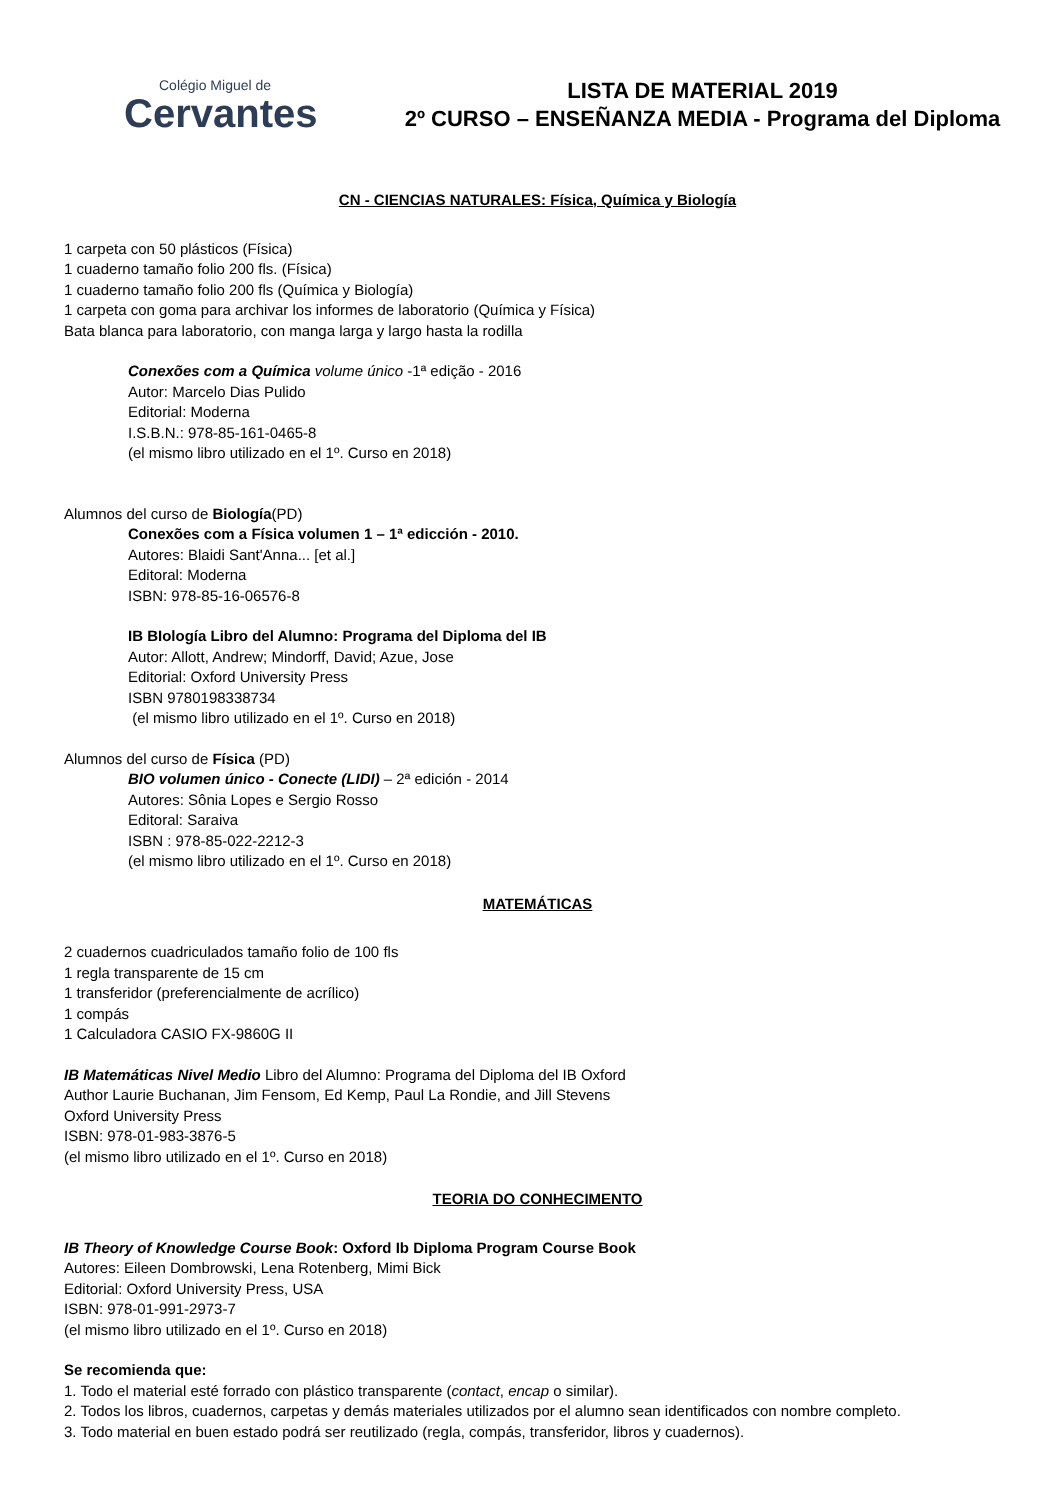Colégio Miguel de
Cervantes
LISTA DE MATERIAL 2019
2º CURSO – ENSEÑANZA MEDIA - Programa del Diploma
CN - CIENCIAS NATURALES: Física, Química y Biología
1 carpeta con 50 plásticos (Física)
1 cuaderno tamaño folio 200 fls. (Física)
1 cuaderno tamaño folio 200 fls (Química y Biología)
1 carpeta con goma para archivar los informes de laboratorio (Química y Física)
Bata blanca para laboratorio, con manga larga y largo hasta la rodilla
Conexões com a Química volume único -1ª edição - 2016
Autor: Marcelo Dias Pulido
Editorial: Moderna
I.S.B.N.: 978-85-161-0465-8
(el mismo libro utilizado en el 1º. Curso en 2018)
Alumnos del curso de Biología(PD)
Conexões com a Física volumen 1 – 1ª edicción - 2010.
Autores: Blaidi Sant'Anna... [et al.]
Editoral: Moderna
ISBN: 978-85-16-06576-8
IB BIología Libro del Alumno: Programa del Diploma del IB
Autor: Allott, Andrew; Mindorff, David; Azue, Jose
Editorial: Oxford University Press
ISBN 9780198338734
(el mismo libro utilizado en el 1º. Curso en 2018)
Alumnos del curso de Física (PD)
BIO volumen único - Conecte (LIDI) – 2ª edición - 2014
Autores: Sônia Lopes e Sergio Rosso
Editoral: Saraiva
ISBN : 978-85-022-2212-3
(el mismo libro utilizado en el 1º. Curso en 2018)
MATEMÁTICAS
2 cuadernos cuadriculados tamaño folio de 100 fls
1 regla transparente de 15 cm
1 transferidor (preferencialmente de acrílico)
1 compás
1 Calculadora CASIO FX-9860G II
IB Matemáticas Nivel Medio Libro del Alumno: Programa del Diploma del IB Oxford
Author Laurie Buchanan, Jim Fensom, Ed Kemp, Paul La Rondie, and Jill Stevens
Oxford University Press
ISBN: 978-01-983-3876-5
(el mismo libro utilizado en el 1º. Curso en 2018)
TEORIA DO CONHECIMENTO
IB Theory of Knowledge Course Book: Oxford Ib Diploma Program Course Book
Autores: Eileen Dombrowski, Lena Rotenberg, Mimi Bick
Editorial: Oxford University Press, USA
ISBN: 978-01-991-2973-7
(el mismo libro utilizado en el 1º. Curso en 2018)
Se recomienda que:
1. Todo el material esté forrado con plástico transparente (contact, encap o similar).
2. Todos los libros, cuadernos, carpetas y demás materiales utilizados por el alumno sean identificados con nombre completo.
3. Todo material en buen estado podrá ser reutilizado (regla, compás, transferidor, libros y cuadernos).